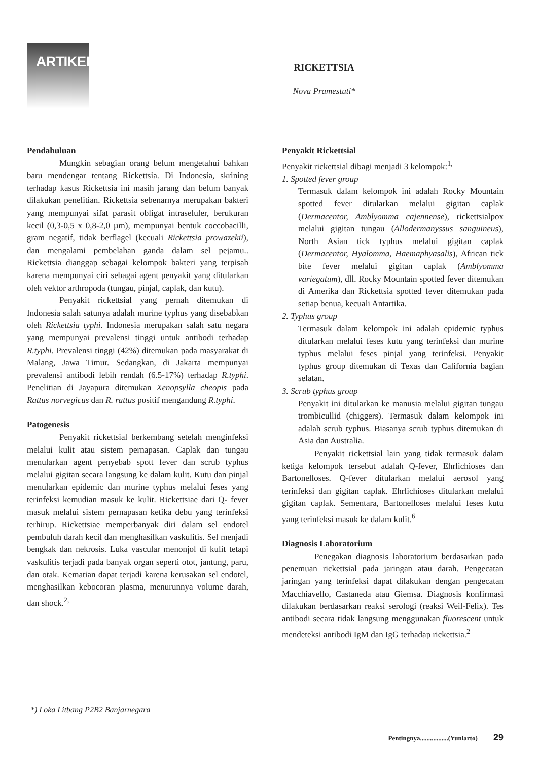ARTIKEL
RICKETTSIA
Nova Pramestuti*
Pendahuluan
Mungkin sebagian orang belum mengetahui bahkan baru mendengar tentang Rickettsia. Di Indonesia, skrining terhadap kasus Rickettsia ini masih jarang dan belum banyak dilakukan penelitian. Rickettsia sebenarnya merupakan bakteri yang mempunyai sifat parasit obligat intraseluler, berukuran kecil (0,3-0,5 x 0,8-2,0 µm), mempunyai bentuk coccobacilli, gram negatif, tidak berflagel (kecuali Rickettsia prowazekii), dan mengalami pembelahan ganda dalam sel pejamu.. Rickettsia dianggap sebagai kelompok bakteri yang terpisah karena mempunyai ciri sebagai agent penyakit yang ditularkan oleh vektor arthropoda (tungau, pinjal, caplak, dan kutu).
Penyakit rickettsial yang pernah ditemukan di Indonesia salah satunya adalah murine typhus yang disebabkan oleh Rickettsia typhi. Indonesia merupakan salah satu negara yang mempunyai prevalensi tinggi untuk antibodi terhadap R.typhi. Prevalensi tinggi (42%) ditemukan pada masyarakat di Malang, Jawa Timur. Sedangkan, di Jakarta mempunyai prevalensi antibodi lebih rendah (6.5-17%) terhadap R.typhi. Penelitian di Jayapura ditemukan Xenopsylla cheopis pada Rattus norvegicus dan R. rattus positif mengandung R.typhi.
Patogenesis
Penyakit rickettsial berkembang setelah menginfeksi melalui kulit atau sistem pernapasan. Caplak dan tungau menularkan agent penyebab spott fever dan scrub typhus melalui gigitan secara langsung ke dalam kulit. Kutu dan pinjal menularkan epidemic dan murine typhus melalui feses yang terinfeksi kemudian masuk ke kulit. Rickettsiae dari Q- fever masuk melalui sistem pernapasan ketika debu yang terinfeksi terhirup. Rickettsiae memperbanyak diri dalam sel endotel pembuluh darah kecil dan menghasilkan vaskulitis. Sel menjadi bengkak dan nekrosis. Luka vascular menonjol di kulit tetapi vaskulitis terjadi pada banyak organ seperti otot, jantung, paru, dan otak. Kematian dapat terjadi karena kerusakan sel endotel, menghasilkan kebocoran plasma, menurunnya volume darah, dan shock.<sup>2,</sup>
Penyakit Rickettsial
Penyakit rickettsial dibagi menjadi 3 kelompok:<sup>1,</sup>
1. Spotted fever group
Termasuk dalam kelompok ini adalah Rocky Mountain spotted fever ditularkan melalui gigitan caplak (Dermacentor, Amblyomma cajennense), rickettsialpox melalui gigitan tungau (Allodermanyssus sanguineus), North Asian tick typhus melalui gigitan caplak (Dermacentor, Hyalomma, Haemaphyasalis), African tick bite fever melalui gigitan caplak (Amblyomma variegatum), dll. Rocky Mountain spotted fever ditemukan di Amerika dan Rickettsia spotted fever ditemukan pada setiap benua, kecuali Antartika.
2. Typhus group
Termasuk dalam kelompok ini adalah epidemic typhus ditularkan melalui feses kutu yang terinfeksi dan murine typhus melalui feses pinjal yang terinfeksi. Penyakit typhus group ditemukan di Texas dan California bagian selatan.
3. Scrub typhus group
Penyakit ini ditularkan ke manusia melalui gigitan tungau trombicullid (chiggers). Termasuk dalam kelompok ini adalah scrub typhus. Biasanya scrub typhus ditemukan di Asia dan Australia.
Penyakit rickettsial lain yang tidak termasuk dalam ketiga kelompok tersebut adalah Q-fever, Ehrlichioses dan Bartonelloses. Q-fever ditularkan melalui aerosol yang terinfeksi dan gigitan caplak. Ehrlichioses ditularkan melalui gigitan caplak. Sementara, Bartonelloses melalui feses kutu yang terinfeksi masuk ke dalam kulit.<sup>6</sup>
Diagnosis Laboratorium
Penegakan diagnosis laboratorium berdasarkan pada penemuan rickettsial pada jaringan atau darah. Pengecatan jaringan yang terinfeksi dapat dilakukan dengan pengecatan Macchiavello, Castaneda atau Giemsa. Diagnosis konfirmasi dilakukan berdasarkan reaksi serologi (reaksi Weil-Felix). Tes antibodi secara tidak langsung menggunakan fluorescent untuk mendeteksi antibodi IgM dan IgG terhadap rickettsia.<sup>2</sup>
*) Loka Litbang P2B2 Banjarnegara
Pentingnya.................(Yuniarto) 29